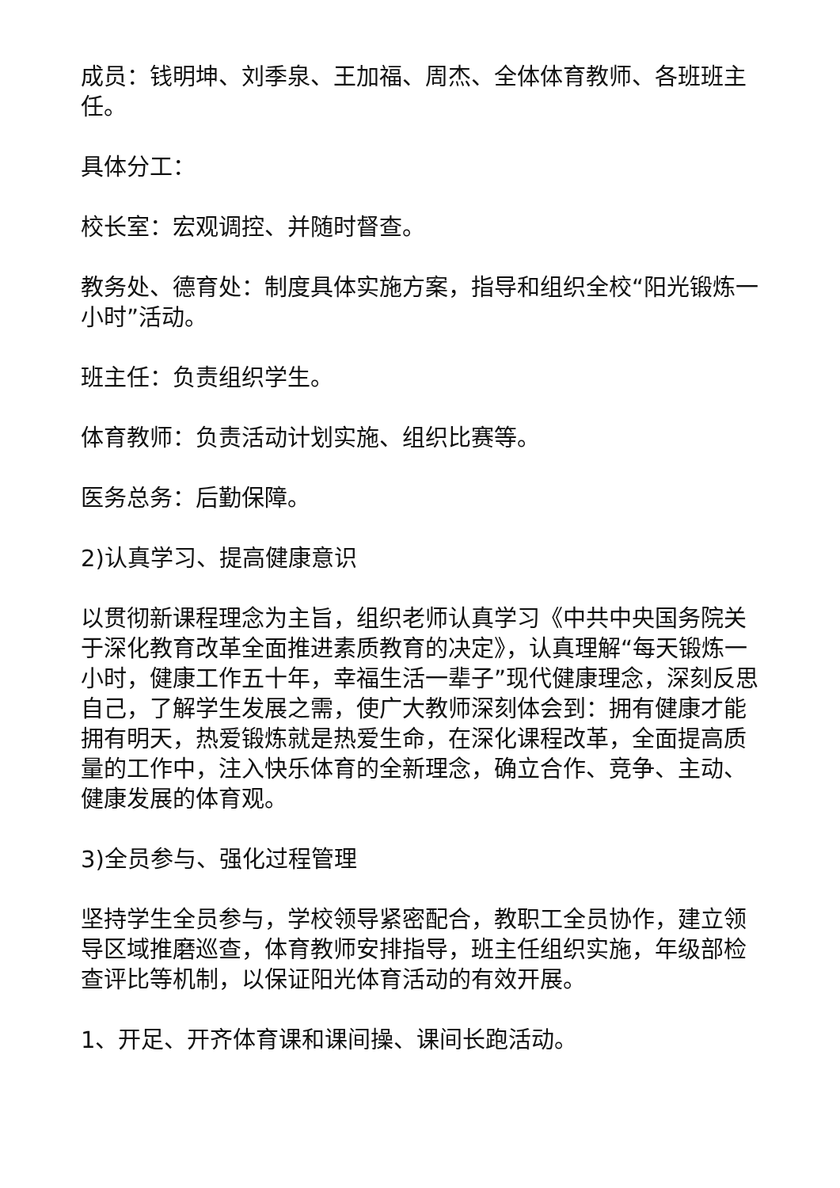成员：钱明坤、刘季泉、王加福、周杰、全体体育教师、各班班主任。
具体分工：
校长室：宏观调控、并随时督查。
教务处、德育处：制度具体实施方案，指导和组织全校“阳光锻炼一小时”活动。
班主任：负责组织学生。
体育教师：负责活动计划实施、组织比赛等。
医务总务：后勤保障。
2)认真学习、提高健康意识
以贯彻新课程理念为主旨，组织老师认真学习《中共中央国务院关于深化教育改革全面推进素质教育的决定》，认真理解“每天锻炼一小时，健康工作五十年，幸福生活一辈子”现代健康理念，深刻反思自己，了解学生发展之需，使广大教师深刻体会到：拥有健康才能拥有明天，热爱锻炼就是热爱生命，在深化课程改革，全面提高质量的工作中，注入快乐体育的全新理念，确立合作、竞争、主动、健康发展的体育观。
3)全员参与、强化过程管理
坚持学生全员参与，学校领导紧密配合，教职工全员协作，建立领导区域推磨巡查，体育教师安排指导，班主任组织实施，年级部检查评比等机制，以保证阳光体育活动的有效开展。
1、开足、开齐体育课和课间操、课间长跑活动。